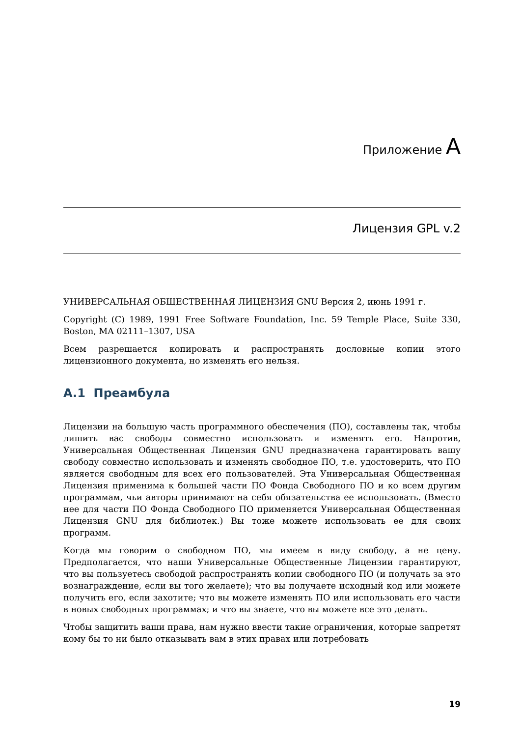Приложение A
Лицензия GPL v.2
УНИВЕРСАЛЬНАЯ ОБЩЕСТВЕННАЯ ЛИЦЕНЗИЯ GNU Версия 2, июнь 1991 г.
Copyright (C) 1989, 1991 Free Software Foundation, Inc. 59 Temple Place, Suite 330, Boston, MA 02111–1307, USA
Всем разрешается копировать и распространять дословные копии этого лицензионного документа, но изменять его нельзя.
A.1 Преамбула
Лицензии на большую часть программного обеспечения (ПО), составлены так, чтобы лишить вас свободы совместно использовать и изменять его. Напротив, Универсальная Общественная Лицензия GNU предназначена гарантировать вашу свободу совместно использовать и изменять свободное ПО, т.е. удостоверить, что ПО является свободным для всех его пользователей. Эта Универсальная Общественная Лицензия применима к большей части ПО Фонда Свободного ПО и ко всем другим программам, чьи авторы принимают на себя обязательства ее использовать. (Вместо нее для части ПО Фонда Свободного ПО применяется Универсальная Общественная Лицензия GNU для библиотек.) Вы тоже можете использовать ее для своих программ.
Когда мы говорим о свободном ПО, мы имеем в виду свободу, а не цену. Предполагается, что наши Универсальные Общественные Лицензии гарантируют, что вы пользуетесь свободой распространять копии свободного ПО (и получать за это вознаграждение, если вы того желаете); что вы получаете исходный код или можете получить его, если захотите; что вы можете изменять ПО или использовать его части в новых свободных программах; и что вы знаете, что вы можете все это делать.
Чтобы защитить ваши права, нам нужно ввести такие ограничения, которые запретят кому бы то ни было отказывать вам в этих правах или потребовать
19